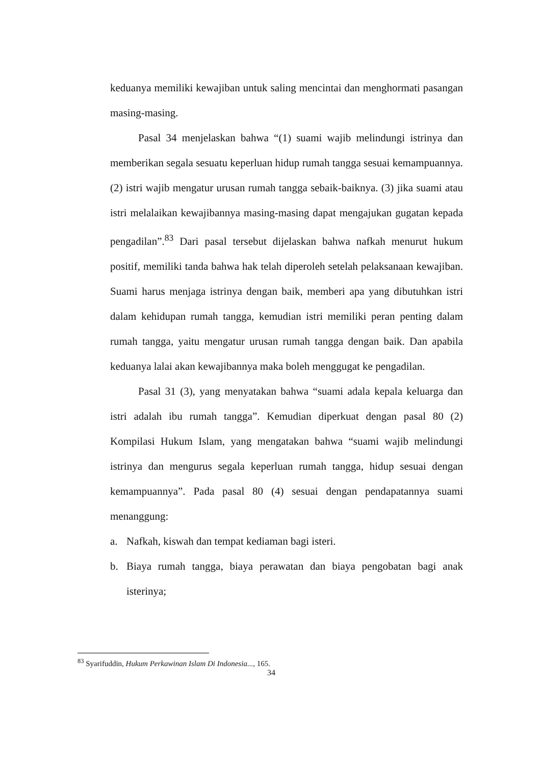keduanya memiliki kewajiban untuk saling mencintai dan menghormati pasangan masing-masing.
Pasal 34 menjelaskan bahwa “(1) suami wajib melindungi istrinya dan memberikan segala sesuatu keperluan hidup rumah tangga sesuai kemampuannya. (2) istri wajib mengatur urusan rumah tangga sebaik-baiknya. (3) jika suami atau istri melalaikan kewajibannya masing-masing dapat mengajukan gugatan kepada pengadilan”.<sup>83</sup> Dari pasal tersebut dijelaskan bahwa nafkah menurut hukum positif, memiliki tanda bahwa hak telah diperoleh setelah pelaksanaan kewajiban. Suami harus menjaga istrinya dengan baik, memberi apa yang dibutuhkan istri dalam kehidupan rumah tangga, kemudian istri memiliki peran penting dalam rumah tangga, yaitu mengatur urusan rumah tangga dengan baik. Dan apabila keduanya lalai akan kewajibannya maka boleh menggugat ke pengadilan.
Pasal 31 (3), yang menyatakan bahwa “suami adala kepala keluarga dan istri adalah ibu rumah tangga”. Kemudian diperkuat dengan pasal 80 (2) Kompilasi Hukum Islam, yang mengatakan bahwa “suami wajib melindungi istrinya dan mengurus segala keperluan rumah tangga, hidup sesuai dengan kemampuannya”. Pada pasal 80 (4) sesuai dengan pendapatannya suami menanggung:
a. Nafkah, kiswah dan tempat kediaman bagi isteri.
b. Biaya rumah tangga, biaya perawatan dan biaya pengobatan bagi anak isterinya;
<sup>83</sup> Syarifuddin, Hukum Perkawinan Islam Di Indonesia..., 165.
34